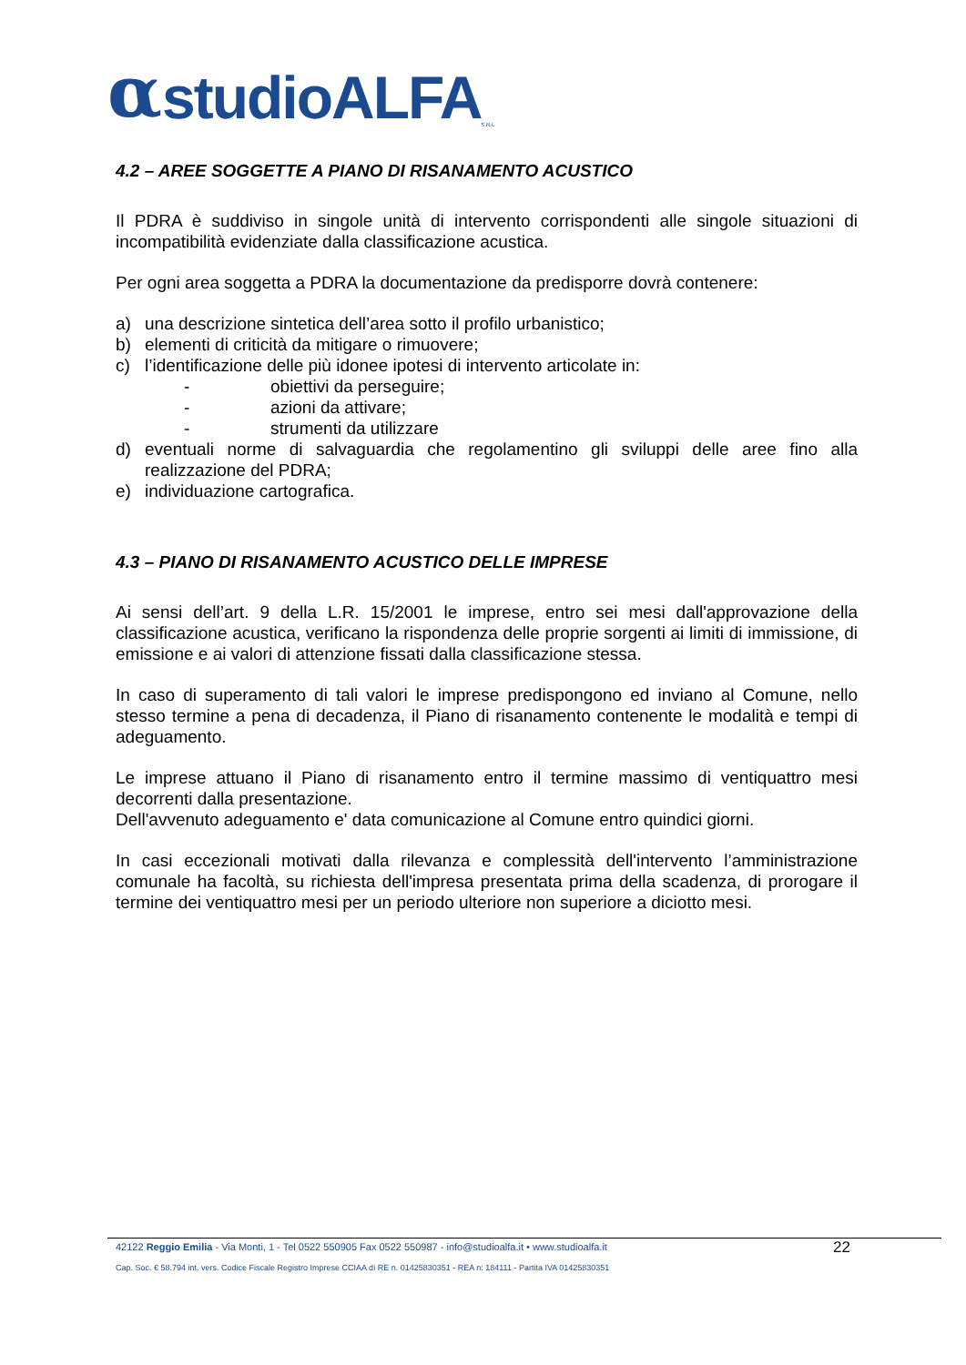αstudioALFA S.R.L
4.2 – AREE SOGGETTE A PIANO DI RISANAMENTO ACUSTICO
Il PDRA è suddiviso in singole unità di intervento corrispondenti alle singole situazioni di incompatibilità evidenziate dalla classificazione acustica.
Per ogni area soggetta a PDRA la documentazione da predisporre dovrà contenere:
a) una descrizione sintetica dell’area sotto il profilo urbanistico;
b) elementi di criticità da mitigare o rimuovere;
c) l’identificazione delle più idonee ipotesi di intervento articolate in:
- obiettivi da perseguire;
- azioni da attivare;
- strumenti da utilizzare
d) eventuali norme di salvaguardia che regolamentino gli sviluppi delle aree fino alla realizzazione del PDRA;
e) individuazione cartografica.
4.3 – PIANO DI RISANAMENTO ACUSTICO DELLE IMPRESE
Ai sensi dell’art. 9 della L.R. 15/2001 le imprese, entro sei mesi dall'approvazione della classificazione acustica, verificano la rispondenza delle proprie sorgenti ai limiti di immissione, di emissione e ai valori di attenzione fissati dalla classificazione stessa.
In caso di superamento di tali valori le imprese predispongono ed inviano al Comune, nello stesso termine a pena di decadenza, il Piano di risanamento contenente le modalità e tempi di adeguamento.
Le imprese attuano il Piano di risanamento entro il termine massimo di ventiquattro mesi decorrenti dalla presentazione.
Dell'avvenuto adeguamento e' data comunicazione al Comune entro quindici giorni.
In casi eccezionali motivati dalla rilevanza e complessità dell'intervento l’amministrazione comunale ha facoltà, su richiesta dell'impresa presentata prima della scadenza, di prorogare il termine dei ventiquattro mesi per un periodo ulteriore non superiore a diciotto mesi.
22
42122 Reggio Emilia - Via Monti, 1 - Tel 0522 550905 Fax 0522 550987 - info@studioalfa.it • www.studioalfa.it
Cap. Soc. € 58.794 int. vers. Codice Fiscale Registro Imprese CCIAA di RE n. 01425830351 - REA n: 184111 - Partita IVA 01425830351